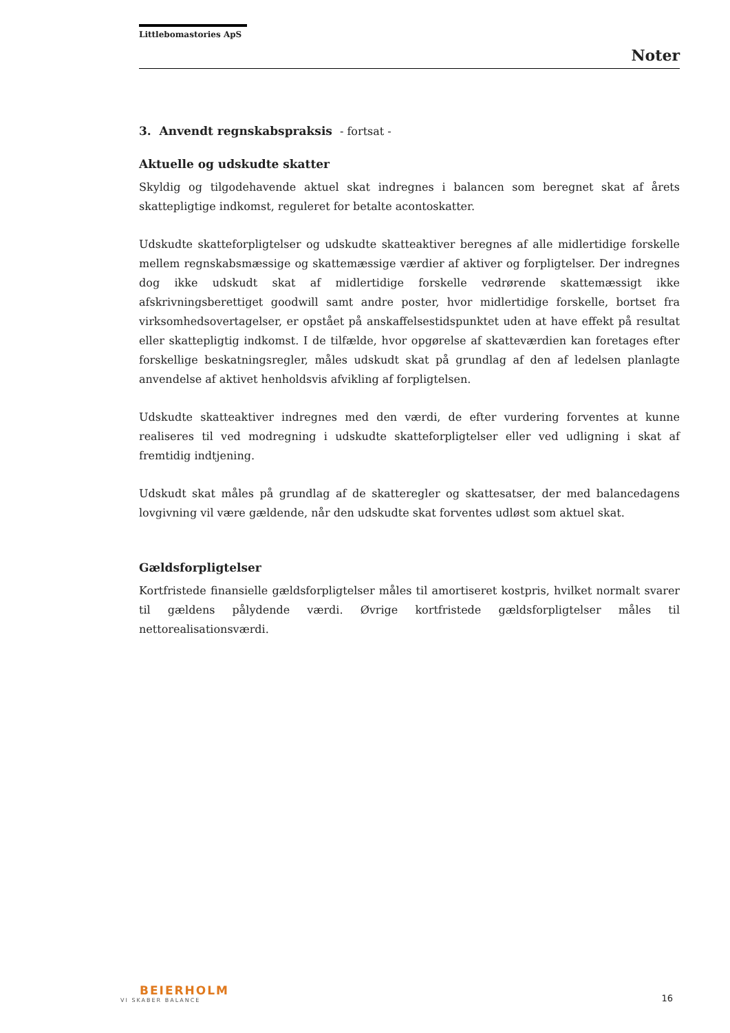Littlebomastories ApS
Noter
3. Anvendt regnskabspraksis - fortsat -
Aktuelle og udskudte skatter
Skyldig og tilgodehavende aktuel skat indregnes i balancen som beregnet skat af årets skattepligtige indkomst, reguleret for betalte acontoskatter.
Udskudte skatteforpligtelser og udskudte skatteaktiver beregnes af alle midlertidige forskelle mellem regnskabsmæssige og skattemæssige værdier af aktiver og forpligtelser. Der indregnes dog ikke udskudt skat af midlertidige forskelle vedrørende skattemæssigt ikke afskrivningsberettiget goodwill samt andre poster, hvor midlertidige forskelle, bortset fra virksomhedsovertagelser, er opstået på anskaffelsestidspunktet uden at have effekt på resultat eller skattepligtig indkomst. I de tilfælde, hvor opgørelse af skatteværdien kan foretages efter forskellige beskatningsregler, måles udskudt skat på grundlag af den af ledelsen planlagte anvendelse af aktivet henholdsvis afvikling af forpligtelsen.
Udskudte skatteaktiver indregnes med den værdi, de efter vurdering forventes at kunne realiseres til ved modregning i udskudte skatteforpligtelser eller ved udligning i skat af fremtidig indtjening.
Udskudt skat måles på grundlag af de skatteregler og skattesatser, der med balancedagens lovgivning vil være gældende, når den udskudte skat forventes udløst som aktuel skat.
Gældsforpligtelser
Kortfristede finansielle gældsforpligtelser måles til amortiseret kostpris, hvilket normalt svarer til gældens pålydende værdi. Øvrige kortfristede gældsforpligtelser måles til nettorealisationsværdi.
BEIERHOLM
VI SKABER BALANCE
16